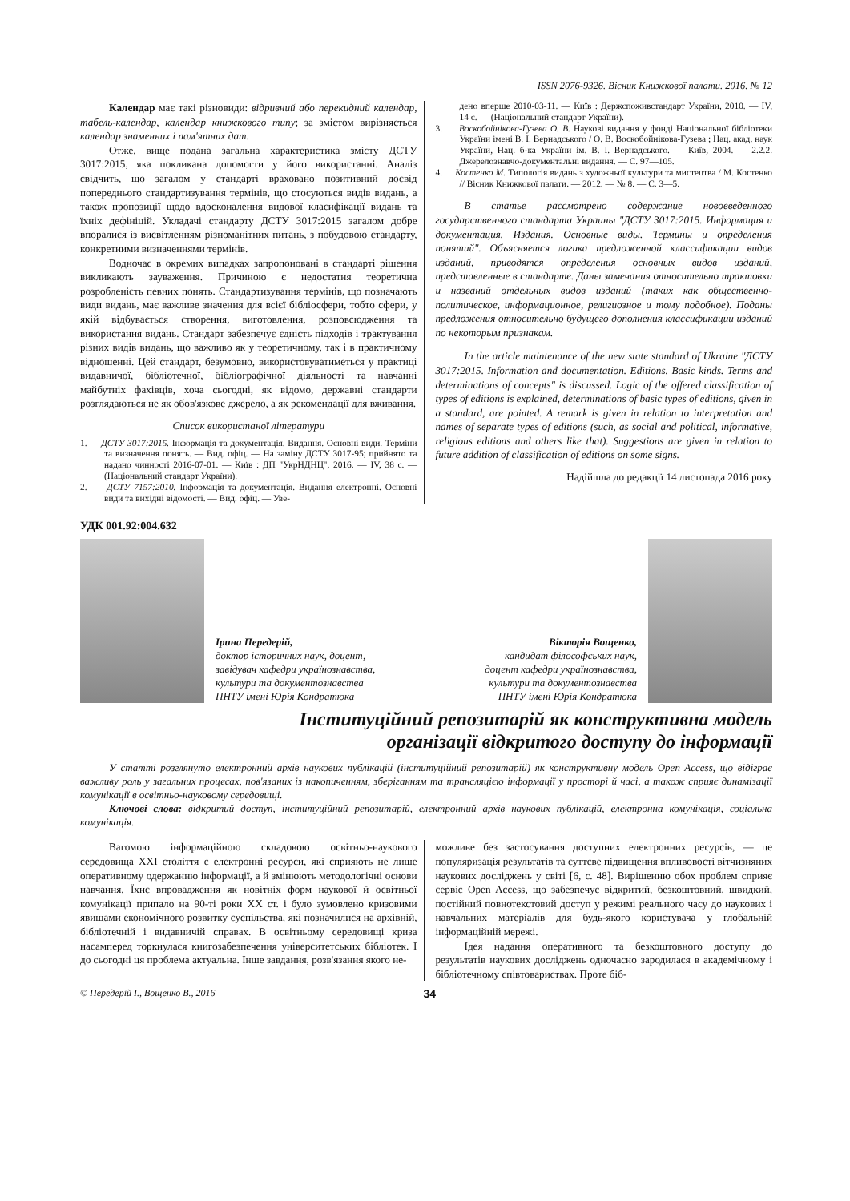ISSN 2076-9326. Вісник Книжкової палати. 2016. № 12
Календар має такі різновиди: відривний або перекидний календар, табель-календар, календар книжкового типу; за змістом вирізняється календар знаменних і пам'ятних дат.
Отже, вище подана загальна характеристика змісту ДСТУ 3017:2015, яка покликана допомогти у його використанні. Аналіз свідчить, що загалом у стандарті враховано позитивний досвід попереднього стандартизування термінів, що стосуються видів видань, а також пропозиції щодо вдосконалення видової класифікації видань та їхніх дефініцій. Укладачі стандарту ДСТУ 3017:2015 загалом добре впоралися із висвітленням різноманітних питань, з побудовою стандарту, конкретними визначеннями термінів.
Водночас в окремих випадках запропоновані в стандарті рішення викликають зауваження. Причиною є недостатня теоретична розробленість певних понять. Стандартизування термінів, що позначають види видань, має важливе значення для всієї бібліосфери, тобто сфери, у якій відбувається створення, виготовлення, розповсюдження та використання видань. Стандарт забезпечує єдність підходів і трактування різних видів видань, що важливо як у теоретичному, так і в практичному відношенні. Цей стандарт, безумовно, використовуватиметься у практиці видавничої, бібліотечної, бібліографічної діяльності та навчанні майбутніх фахівців, хоча сьогодні, як відомо, державні стандарти розглядаються не як обов'язкове джерело, а як рекомендації для вживання.
Список використаної літератури
1. ДСТУ 3017:2015. Інформація та документація. Видання. Основні види. Терміни та визначення понять. — Вид. офіц. — На заміну ДСТУ 3017-95; прийнято та надано чинності 2016-07-01. — Київ : ДП "УкрНДНЦ", 2016. — IV, 38 с. — (Національний стандарт України).
2. ДСТУ 7157:2010. Інформація та документація. Видання електронні. Основні види та вихідні відомості. — Вид. офіц. — Уве-
дено вперше 2010-03-11. — Київ : Держспоживстандарт України, 2010. — IV, 14 с. — (Національний стандарт України).
3. Воскобойнікова-Гузева О. В. Наукові видання у фонді Національної бібліотеки України імені В. І. Вернадського / О. В. Воскобойнікова-Гузева ; Нац. акад. наук України, Нац. б-ка України ім. В. І. Вернадського. — Київ, 2004. — 2.2.2. Джерелознавчо-документальні видання. — С. 97—105.
4. Костенко М. Типологія видань з художньої культури та мистецтва / М. Костенко // Вісник Книжкової палати. — 2012. — № 8. — С. 3—5.
В статье рассмотрено содержание нововведенного государственного стандарта Украины "ДСТУ 3017:2015. Информация и документация. Издания. Основные виды. Термины и определения понятий". Объясняется логика предложенной классификации видов изданий, приводятся определения основных видов изданий, представленные в стандарте. Даны замечания относительно трактовки и названий отдельных видов изданий (таких как общественно-политическое, информационное, религиозное и тому подобное). Поданы предложения относительно будущего дополнения классификации изданий по некоторым признакам.
In the article maintenance of the new state standard of Ukraine "ДСТУ 3017:2015. Information and documentation. Editions. Basic kinds. Terms and determinations of concepts" is discussed. Logic of the offered classification of types of editions is explained, determinations of basic types of editions, given in a standard, are pointed. A remark is given in relation to interpretation and names of separate types of editions (such, as social and political, informative, religious editions and others like that). Suggestions are given in relation to future addition of classification of editions on some signs.
Надійшла до редакції 14 листопада 2016 року
УДК 001.92:004.632
Ірина Передерій,
доктор історичних наук, доцент,
завідувач кафедри українознавства,
культури та документознавства
ПНТУ імені Юрія Кондратюка
Вікторія Вощенко,
кандидат філософських наук,
доцент кафедри українознавства,
культури та документознавства
ПНТУ імені Юрія Кондратюка
Інституційний репозитарій як конструктивна модель
організації відкритого доступу до інформації
У статті розглянуто електронний архів наукових публікацій (інституційний репозитарій) як конструктивну модель Open Access, що відіграє важливу роль у загальних процесах, пов'язаних із накопиченням, зберіганням та трансляцією інформації у просторі й часі, а також сприяє динамізації комунікації в освітньо-науковому середовищі.
Ключові слова: відкритий доступ, інституційний репозитарій, електронний архів наукових публікацій, електронна комунікація, соціальна комунікація.
Вагомою інформаційною складовою освітньо-наукового середовища XXI століття є електронні ресурси, які сприяють не лише оперативному одержанню інформації, а й змінюють методологічні основи навчання. Їхнє впровадження як новітніх форм наукової й освітньої комунікації припало на 90-ті роки XX ст. і було зумовлено кризовими явищами економічного розвитку суспільства, які позначилися на архівній, бібліотечній і видавничій справах. В освітньому середовищі криза насамперед торкнулася книгозабезпечення університетських бібліотек. І до сьогодні ця проблема актуальна. Інше завдання, розв'язання якого не-
можливе без застосування доступних електронних ресурсів, — це популяризація результатів та суттєве підвищення впливовості вітчизняних наукових досліджень у світі [6, с. 48]. Вирішенню обох проблем сприяє сервіс Open Access, що забезпечує відкритий, безкоштовний, швидкий, постійний повнотекстовий доступ у режимі реального часу до наукових і навчальних матеріалів для будь-якого користувача у глобальній інформаційній мережі.
Ідея надання оперативного та безкоштовного доступу до результатів наукових досліджень одночасно зародилася в академічному і бібліотечному співтовариствах. Проте біб-
© Передерій І., Вощенко В., 2016 34